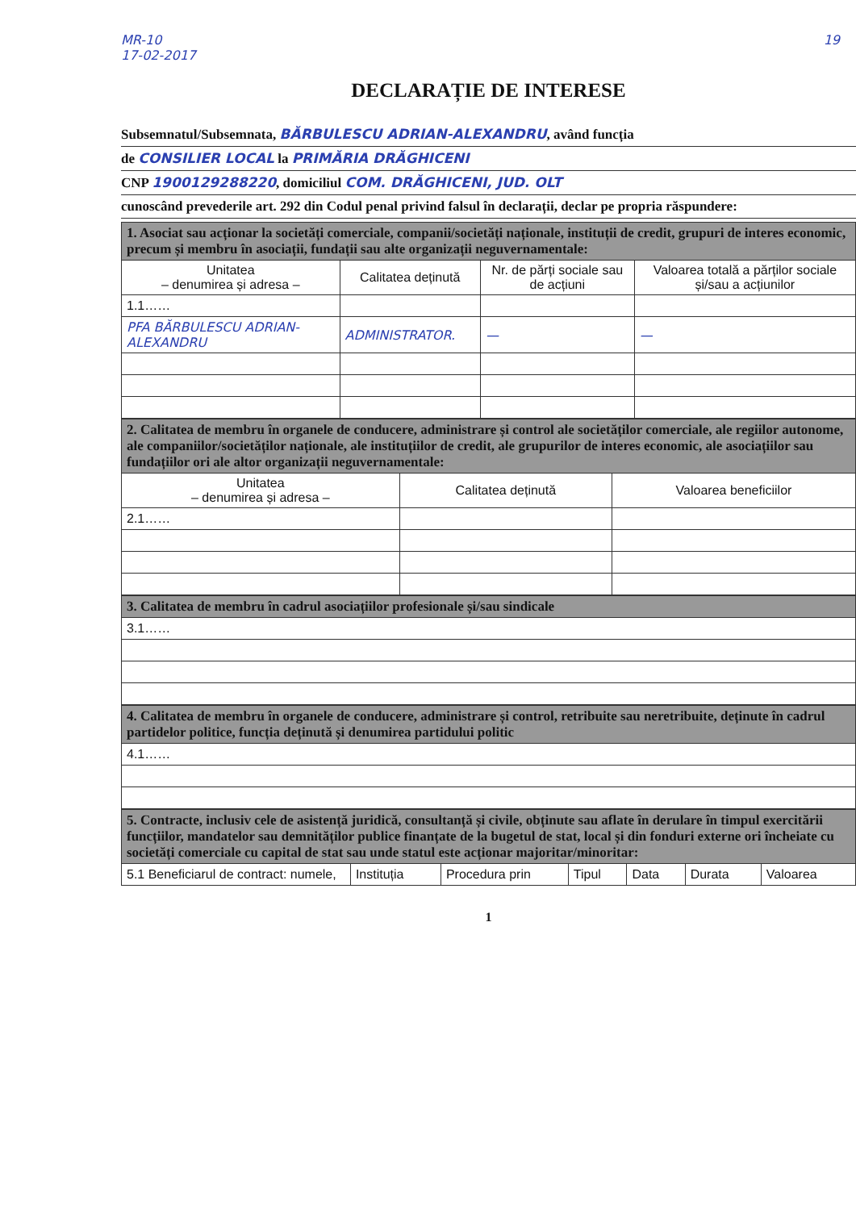MR-10
17-02-2017
19
DECLARAȚIE DE INTERESE
Subsemnatul/Subsemnata, BĂRBULESCU ADRIAN-ALEXANDRU, având funcția
de CONSILIER LOCAL la PRIMĂRIA DRĂGHICENI
CNP 1900129288220, domiciliul COM. DRĂGHICENI, JUD. OLT
cunoscând prevederile art. 292 din Codul penal privind falsul în declarații, declar pe propria răspundere:
| 1. Asociat sau acționar la societăți comerciale, companii/societăți naționale, instituții de credit, grupuri de interes economic, precum și membru în asociații, fundații sau alte organizații neguvernamentale: | | | |
| Unitatea – denumirea și adresa – | Calitatea deținută | Nr. de părți sociale sau de acțiuni | Valoarea totală a părților sociale și/sau a acțiunilor |
| 1.1…… | | | |
| PFA BĂRBULESCU ADRIAN-ALEXANDRU | ADMINISTRATOR. | — | — |
| 2. Calitatea de membru în organele de conducere, administrare și control ale societăților comerciale, ale regiilor autonome, ale companiilor/societăților naționale, ale instituțiilor de credit, ale grupurilor de interes economic, ale asociațiilor sau fundațiilor ori ale altor organizații neguvernamentale: | | |
| Unitatea – denumirea și adresa – | Calitatea deținută | Valoarea beneficiilor |
| 2.1…… | | |
| 3. Calitatea de membru în cadrul asociațiilor profesionale și/sau sindicale |
| 3.1…… |
| 4. Calitatea de membru în organele de conducere, administrare și control, retribuite sau neretribuite, deținute în cadrul partidelor politice, funcția deținută și denumirea partidului politic |
| 4.1…… |
| 5. Contracte, inclusiv cele de asistență juridică, consultanță și civile, obținute sau aflate în derulare în timpul exercitării funcțiilor, mandatelor sau demnităților publice finanțate de la bugetul de stat, local și din fonduri externe ori încheiate cu societăți comerciale cu capital de stat sau unde statul este acționar majoritar/minoritar: | | | | | | |
| 5.1 Beneficiarul de contract: numele, | Instituția | Procedura prin | Tipul | Data | Durata | Valoarea |
1